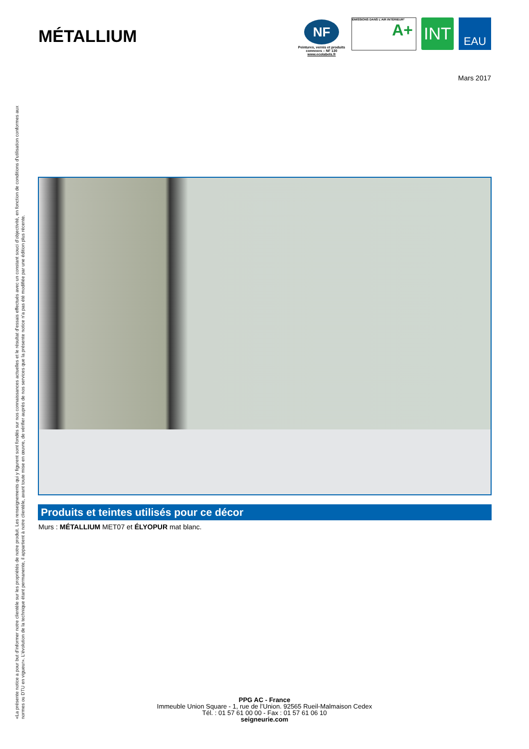«La présente notice a pour but d’informer notre clientèle sur les propriétés de notre produit. Les renseignements qui y figurent sont fondés sur nos connaissances actuelles et le résultat d’essais effectués avec un constant souci d’objectivité, en fonction de conditions d’utilisation conformes aux normes ou DTU en vigueur». L’évolution de la technique étant permanente, il appartient à notre clientèle, avant toute mise en œuvre, de vérifier auprès de nos services que la présente notice n’a pas été modifiée par une édition plus récente.
MÉTALLIUM
NF
Peintures, vernis et produits connexes – NF 130
www.ecolabels.fr
ÉMISSIONS DANS L’AIR INTÉRIEUR*
A+
INT
EAU
Mars 2017
Produits et teintes utilisés pour ce décor
Murs : MÉTALLIUM MET07 et ÉLYOPUR mat blanc.
PPG AC - France
Immeuble Union Square - 1, rue de l’Union. 92565 Rueil-Malmaison Cedex
Tél. : 01 57 61 00 00 - Fax : 01 57 61 06 10
seigneurie.com